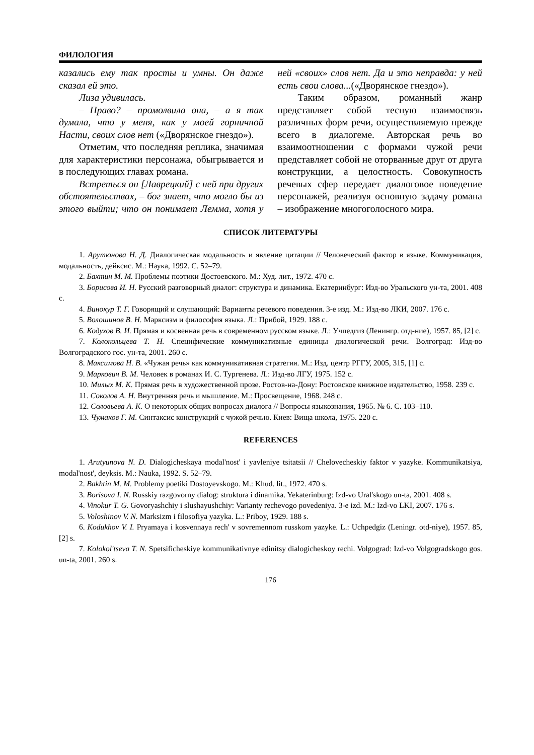ФИЛОЛОГИЯ
казались ему так просты и умны. Он даже сказал ей это.
Лиза удивилась.
– Право? – промолвила она, – а я так думала, что у меня, как у моей горничной Насти, своих слов нет («Дворянское гнездо»).
Отметим, что последняя реплика, значимая для характеристики персонажа, обыгрывается и в последующих главах романа.
Встреться он [Лаврецкий] с ней при других обстоятельствах, – бог знает, что могло бы из этого выйти; что он понимает Лемма, хотя у ней «своих» слов нет. Да и это неправда: у ней есть свои слова...(«Дворянское гнездо»).
Таким образом, романный жанр представляет собой тесную взаимосвязь различных форм речи, осуществляемую прежде всего в диалогеме. Авторская речь во взаимоотношении с формами чужой речи представляет собой не оторванные друг от друга конструкции, а целостность. Совокупность речевых сфер передает диалоговое поведение персонажей, реализуя основную задачу романа – изображение многоголосного мира.
СПИСОК ЛИТЕРАТУРЫ
1. Арутюнова Н. Д. Диалогическая модальность и явление цитации // Человеческий фактор в языке. Коммуникация, модальность, дейксис. М.: Наука, 1992. С. 52–79.
2. Бахтин М. М. Проблемы поэтики Достоевского. М.: Худ. лит., 1972. 470 с.
3. Борисова И. Н. Русский разговорный диалог: структура и динамика. Екатеринбург: Изд-во Уральского ун-та, 2001. 408 с.
4. Винокур Т. Г. Говорящий и слушающий: Варианты речевого поведения. 3-е изд. М.: Изд-во ЛКИ, 2007. 176 с.
5. Волошинов В. Н. Марксизм и философия языка. Л.: Прибой, 1929. 188 с.
6. Кодухов В. И. Прямая и косвенная речь в современном русском языке. Л.: Учпедгиз (Ленингр. отд-ние), 1957. 85, [2] с.
7. Колокольцева Т. Н. Специфические коммуникативные единицы диалогической речи. Волгоград: Изд-во Волгоградского гос. ун-та, 2001. 260 с.
8. Максимова Н. В. «Чужая речь» как коммуникативная стратегия. М.: Изд. центр РГГУ, 2005, 315, [1] с.
9. Маркович В. М. Человек в романах И. С. Тургенева. Л.: Изд-во ЛГУ, 1975. 152 с.
10. Милых М. К. Прямая речь в художественной прозе. Ростов-на-Дону: Ростовское книжное издательство, 1958. 239 с.
11. Соколов А. Н. Внутренняя речь и мышление. М.: Просвещение, 1968. 248 с.
12. Соловьева А. К. О некоторых общих вопросах диалога // Вопросы языкознания, 1965. № 6. С. 103–110.
13. Чумаков Г. М. Синтаксис конструкций с чужой речью. Киев: Вища школа, 1975. 220 с.
REFERENCES
1. Arutyunova N. D. Dialogicheskaya modal'nost' i yavleniye tsitatsii // Chelovecheskiy faktor v yazyke. Kommunikatsiya, modal'nost', deyksis. M.: Nauka, 1992. S. 52–79.
2. Bakhtin M. M. Problemy poetiki Dostoyevskogo. M.: Khud. lit., 1972. 470 s.
3. Borisova I. N. Russkiy razgovorny dialog: struktura i dinamika. Yekaterinburg: Izd-vo Ural'skogo un-ta, 2001. 408 s.
4. Vinokur T. G. Govoryashchiy i slushayushchiy: Varianty rechevogo povedeniya. 3-e izd. M.: Izd-vo LKI, 2007. 176 s.
5. Voloshinov V. N. Marksizm i filosofiya yazyka. L.: Priboy, 1929. 188 s.
6. Kodukhov V. I. Pryamaya i kosvennaya rech' v sovremennom russkom yazyke. L.: Uchpedgiz (Leningr. otd-niye), 1957. 85, [2] s.
7. Kolokol'tseva T. N. Spetsificheskiye kommunikativnye edinitsy dialogicheskoy rechi. Volgograd: Izd-vo Volgogradskogo gos. un-ta, 2001. 260 s.
176